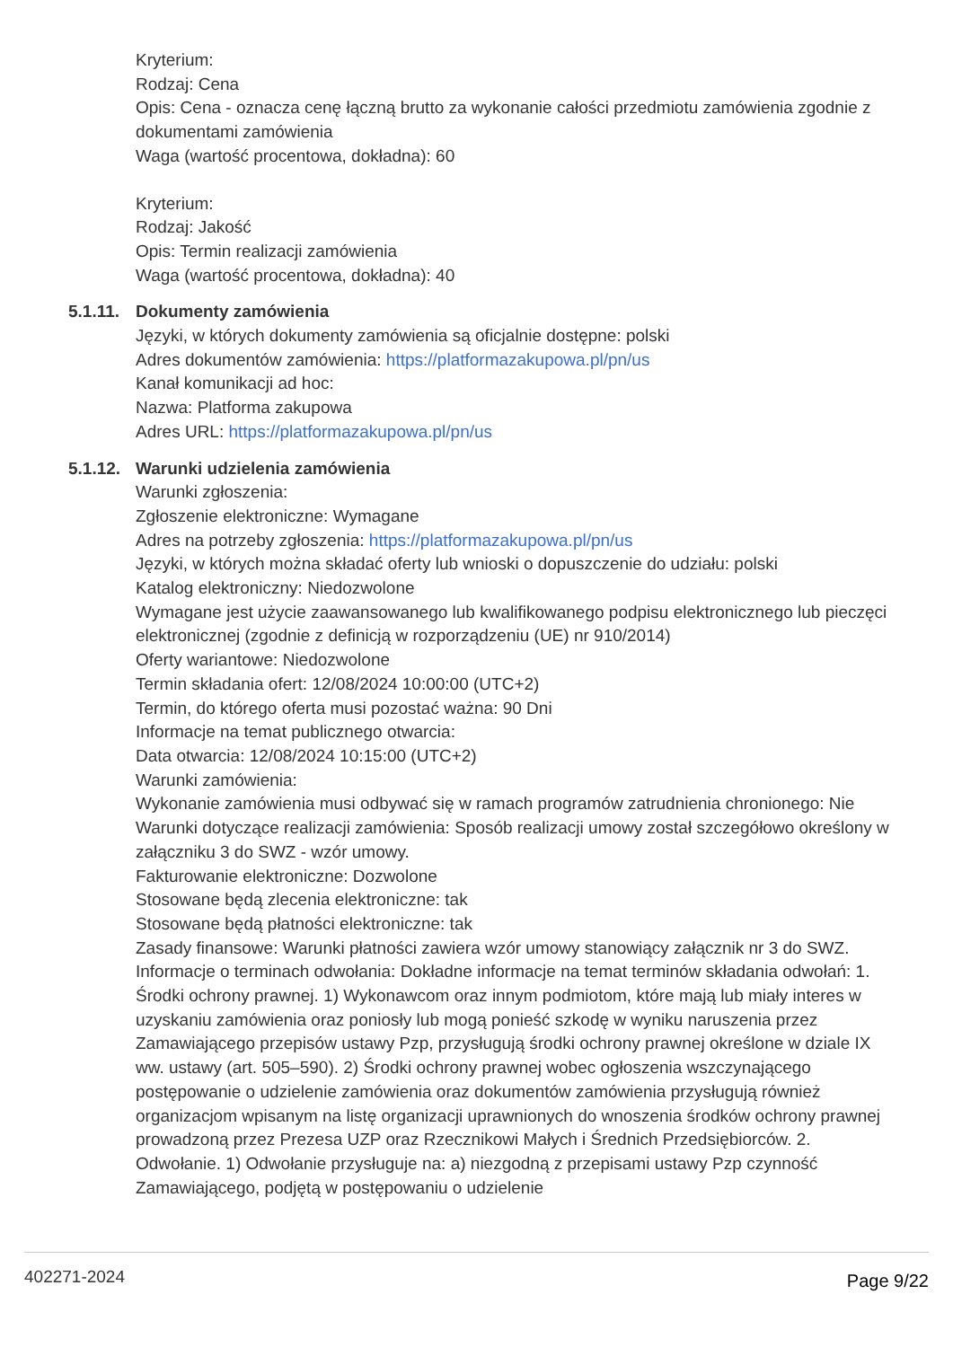Kryterium:
Rodzaj: Cena
Opis: Cena - oznacza cenę łączną brutto za wykonanie całości przedmiotu zamówienia zgodnie z dokumentami zamówienia
Waga (wartość procentowa, dokładna): 60
Kryterium:
Rodzaj: Jakość
Opis: Termin realizacji zamówienia
Waga (wartość procentowa, dokładna): 40
5.1.11.
Dokumenty zamówienia
Języki, w których dokumenty zamówienia są oficjalnie dostępne: polski
Adres dokumentów zamówienia: https://platformazakupowa.pl/pn/us
Kanał komunikacji ad hoc:
Nazwa: Platforma zakupowa
Adres URL: https://platformazakupowa.pl/pn/us
5.1.12.
Warunki udzielenia zamówienia
Warunki zgłoszenia:
Zgłoszenie elektroniczne: Wymagane
Adres na potrzeby zgłoszenia: https://platformazakupowa.pl/pn/us
Języki, w których można składać oferty lub wnioski o dopuszczenie do udziału: polski
Katalog elektroniczny: Niedozwolone
Wymagane jest użycie zaawansowanego lub kwalifikowanego podpisu elektronicznego lub pieczęci elektronicznej (zgodnie z definicją w rozporządzeniu (UE) nr 910/2014)
Oferty wariantowe: Niedozwolone
Termin składania ofert: 12/08/2024 10:00:00 (UTC+2)
Termin, do którego oferta musi pozostać ważna: 90 Dni
Informacje na temat publicznego otwarcia:
Data otwarcia: 12/08/2024 10:15:00 (UTC+2)
Warunki zamówienia:
Wykonanie zamówienia musi odbywać się w ramach programów zatrudnienia chronionego: Nie
Warunki dotyczące realizacji zamówienia: Sposób realizacji umowy został szczegółowo określony w załączniku 3 do SWZ - wzór umowy.
Fakturowanie elektroniczne: Dozwolone
Stosowane będą zlecenia elektroniczne: tak
Stosowane będą płatności elektroniczne: tak
Zasady finansowe: Warunki płatności zawiera wzór umowy stanowiący załącznik nr 3 do SWZ.
Informacje o terminach odwołania: Dokładne informacje na temat terminów składania odwołań: 1. Środki ochrony prawnej. 1) Wykonawcom oraz innym podmiotom, które mają lub miały interes w uzyskaniu zamówienia oraz poniosły lub mogą ponieść szkodę w wyniku naruszenia przez Zamawiającego przepisów ustawy Pzp, przysługują środki ochrony prawnej określone w dziale IX ww. ustawy (art. 505–590). 2) Środki ochrony prawnej wobec ogłoszenia wszczynającego postępowanie o udzielenie zamówienia oraz dokumentów zamówienia przysługują również organizacjom wpisanym na listę organizacji uprawnionych do wnoszenia środków ochrony prawnej prowadzoną przez Prezesa UZP oraz Rzecznikowi Małych i Średnich Przedsiębiorców. 2. Odwołanie. 1) Odwołanie przysługuje na: a) niezgodną z przepisami ustawy Pzp czynność Zamawiającego, podjętą w postępowaniu o udzielenie
402271-2024 Page 9/22